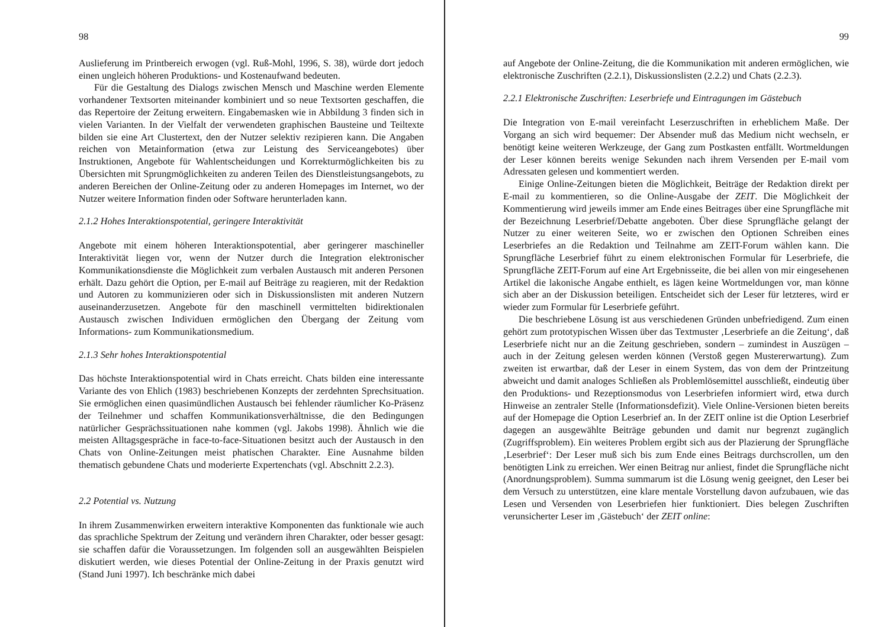98
Auslieferung im Printbereich erwogen (vgl. Ruß-Mohl, 1996, S. 38), würde dort jedoch einen ungleich höheren Produktions- und Kostenaufwand bedeuten.
Für die Gestaltung des Dialogs zwischen Mensch und Maschine werden Elemente vorhandener Textsorten miteinander kombiniert und so neue Textsorten geschaffen, die das Repertoire der Zeitung erweitern. Eingabemasken wie in Abbildung 3 finden sich in vielen Varianten. In der Vielfalt der verwendeten graphischen Bausteine und Teiltexte bilden sie eine Art Clustertext, den der Nutzer selektiv rezipieren kann. Die Angaben reichen von Metainformation (etwa zur Leistung des Serviceangebotes) über Instruktionen, Angebote für Wahlentscheidungen und Korrekturmöglichkeiten bis zu Übersichten mit Sprungmöglichkeiten zu anderen Teilen des Dienstleistungsangebots, zu anderen Bereichen der Online-Zeitung oder zu anderen Homepages im Internet, wo der Nutzer weitere Information finden oder Software herunterladen kann.
2.1.2 Hohes Interaktionspotential, geringere Interaktivität
Angebote mit einem höheren Interaktionspotential, aber geringerer maschineller Interaktivität liegen vor, wenn der Nutzer durch die Integration elektronischer Kommunikationsdienste die Möglichkeit zum verbalen Austausch mit anderen Personen erhält. Dazu gehört die Option, per E-mail auf Beiträge zu reagieren, mit der Redaktion und Autoren zu kommunizieren oder sich in Diskussionslisten mit anderen Nutzern auseinanderzusetzen. Angebote für den maschinell vermittelten bidirektionalen Austausch zwischen Individuen ermöglichen den Übergang der Zeitung vom Informations- zum Kommunikationsmedium.
2.1.3 Sehr hohes Interaktionspotential
Das höchste Interaktionspotential wird in Chats erreicht. Chats bilden eine interessante Variante des von Ehlich (1983) beschriebenen Konzepts der zerdehnten Sprechsituation. Sie ermöglichen einen quasimündlichen Austausch bei fehlender räumlicher Ko-Präsenz der Teilnehmer und schaffen Kommunikationsverhältnisse, die den Bedingungen natürlicher Gesprächssituationen nahe kommen (vgl. Jakobs 1998). Ähnlich wie die meisten Alltagsgespräche in face-to-face-Situationen besitzt auch der Austausch in den Chats von Online-Zeitungen meist phatischen Charakter. Eine Ausnahme bilden thematisch gebundene Chats und moderierte Expertenchats (vgl. Abschnitt 2.2.3).
2.2 Potential vs. Nutzung
In ihrem Zusammenwirken erweitern interaktive Komponenten das funktionale wie auch das sprachliche Spektrum der Zeitung und verändern ihren Charakter, oder besser gesagt: sie schaffen dafür die Voraussetzungen. Im folgenden soll an ausgewählten Beispielen diskutiert werden, wie dieses Potential der Online-Zeitung in der Praxis genutzt wird (Stand Juni 1997). Ich beschränke mich dabei
99
auf Angebote der Online-Zeitung, die die Kommunikation mit anderen ermöglichen, wie elektronische Zuschriften (2.2.1), Diskussionslisten (2.2.2) und Chats (2.2.3).
2.2.1 Elektronische Zuschriften: Leserbriefe und Eintragungen im Gästebuch
Die Integration von E-mail vereinfacht Leserzuschriften in erheblichem Maße. Der Vorgang an sich wird bequemer: Der Absender muß das Medium nicht wechseln, er benötigt keine weiteren Werkzeuge, der Gang zum Postkasten entfällt. Wortmeldungen der Leser können bereits wenige Sekunden nach ihrem Versenden per E-mail vom Adressaten gelesen und kommentiert werden.
Einige Online-Zeitungen bieten die Möglichkeit, Beiträge der Redaktion direkt per E-mail zu kommentieren, so die Online-Ausgabe der ZEIT. Die Möglichkeit der Kommentierung wird jeweils immer am Ende eines Beitrages über eine Sprungfläche mit der Bezeichnung Leserbrief/Debatte angeboten. Über diese Sprungfläche gelangt der Nutzer zu einer weiteren Seite, wo er zwischen den Optionen Schreiben eines Leserbriefes an die Redaktion und Teilnahme am ZEIT-Forum wählen kann. Die Sprungfläche Leserbrief führt zu einem elektronischen Formular für Leserbriefe, die Sprungfläche ZEIT-Forum auf eine Art Ergebnisseite, die bei allen von mir eingesehenen Artikel die lakonische Angabe enthielt, es lägen keine Wortmeldungen vor, man könne sich aber an der Diskussion beteiligen. Entscheidet sich der Leser für letzteres, wird er wieder zum Formular für Leserbriefe geführt.
Die beschriebene Lösung ist aus verschiedenen Gründen unbefriedigend. Zum einen gehört zum prototypischen Wissen über das Textmuster ‚Leserbriefe an die Zeitung‘, daß Leserbriefe nicht nur an die Zeitung geschrieben, sondern – zumindest in Auszügen – auch in der Zeitung gelesen werden können (Verstoß gegen Mustererwartung). Zum zweiten ist erwartbar, daß der Leser in einem System, das von dem der Printzeitung abweicht und damit analoges Schließen als Problemlösemittel ausschließt, eindeutig über den Produktions- und Rezeptionsmodus von Leserbriefen informiert wird, etwa durch Hinweise an zentraler Stelle (Informationsdefizit). Viele Online-Versionen bieten bereits auf der Homepage die Option Leserbrief an. In der ZEIT online ist die Option Leserbrief dagegen an ausgewählte Beiträge gebunden und damit nur begrenzt zugänglich (Zugriffsproblem). Ein weiteres Problem ergibt sich aus der Plazierung der Sprungfläche ‚Leserbrief‘: Der Leser muß sich bis zum Ende eines Beitrags durchscrollen, um den benötigten Link zu erreichen. Wer einen Beitrag nur anliest, findet die Sprungfläche nicht (Anordnungsproblem). Summa summarum ist die Lösung wenig geeignet, den Leser bei dem Versuch zu unterstützen, eine klare mentale Vorstellung davon aufzubauen, wie das Lesen und Versenden von Leserbriefen hier funktioniert. Dies belegen Zuschriften verunsicherter Leser im ‚Gästebuch‘ der ZEIT online: